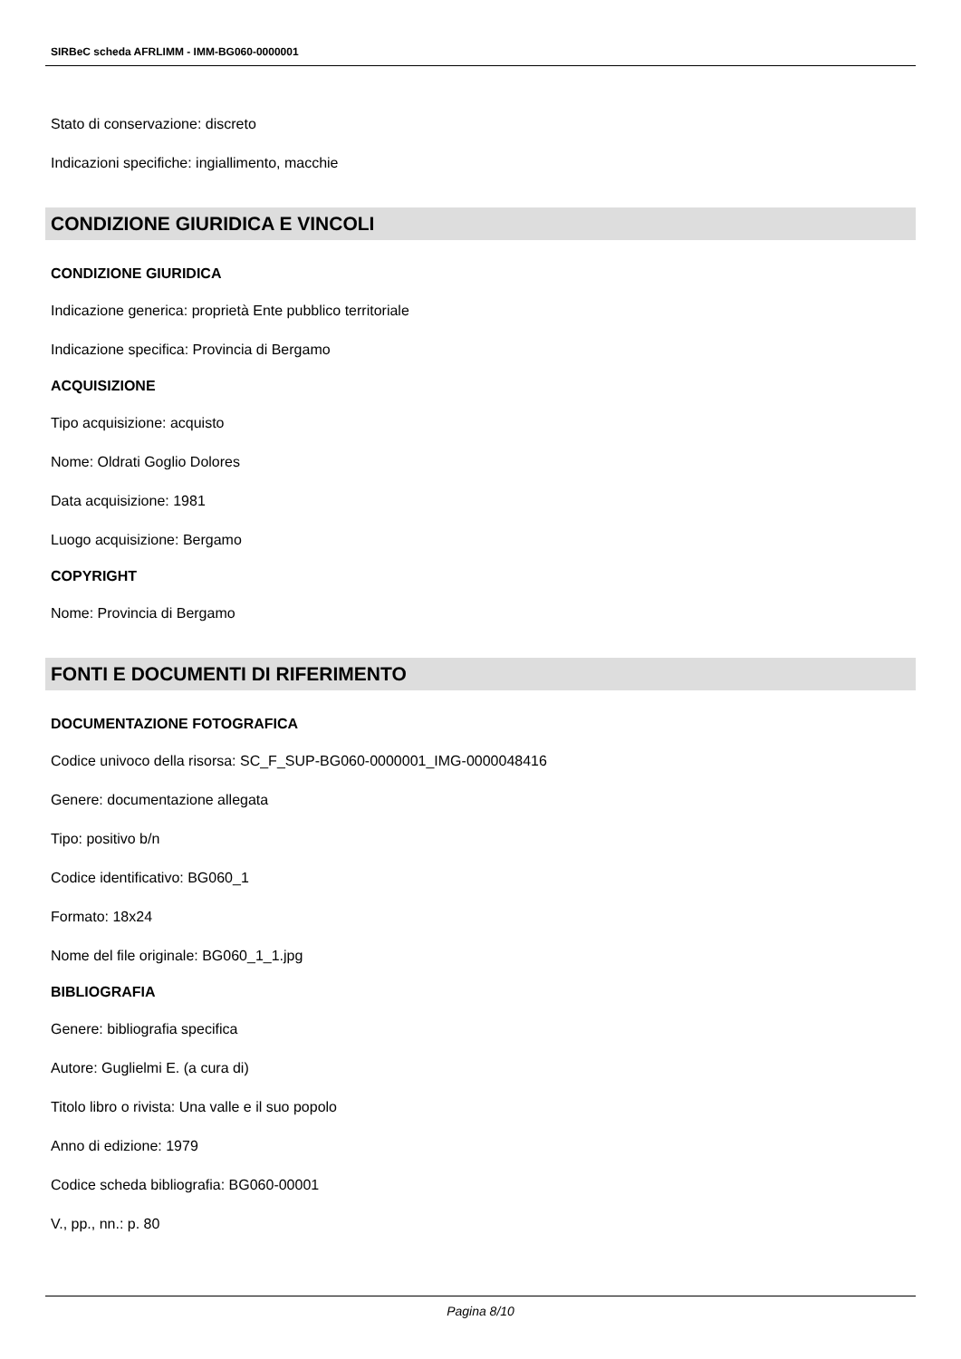SIRBeC scheda AFRLIMM - IMM-BG060-0000001
Stato di conservazione: discreto
Indicazioni specifiche: ingiallimento, macchie
CONDIZIONE GIURIDICA E VINCOLI
CONDIZIONE GIURIDICA
Indicazione generica: proprietà Ente pubblico territoriale
Indicazione specifica: Provincia di Bergamo
ACQUISIZIONE
Tipo acquisizione: acquisto
Nome: Oldrati Goglio Dolores
Data acquisizione: 1981
Luogo acquisizione: Bergamo
COPYRIGHT
Nome: Provincia di Bergamo
FONTI E DOCUMENTI DI RIFERIMENTO
DOCUMENTAZIONE FOTOGRAFICA
Codice univoco della risorsa: SC_F_SUP-BG060-0000001_IMG-0000048416
Genere: documentazione allegata
Tipo: positivo b/n
Codice identificativo: BG060_1
Formato: 18x24
Nome del file originale: BG060_1_1.jpg
BIBLIOGRAFIA
Genere: bibliografia specifica
Autore: Guglielmi E. (a cura di)
Titolo libro o rivista: Una valle e il suo popolo
Anno di edizione: 1979
Codice scheda bibliografia: BG060-00001
V., pp., nn.: p. 80
Pagina 8/10